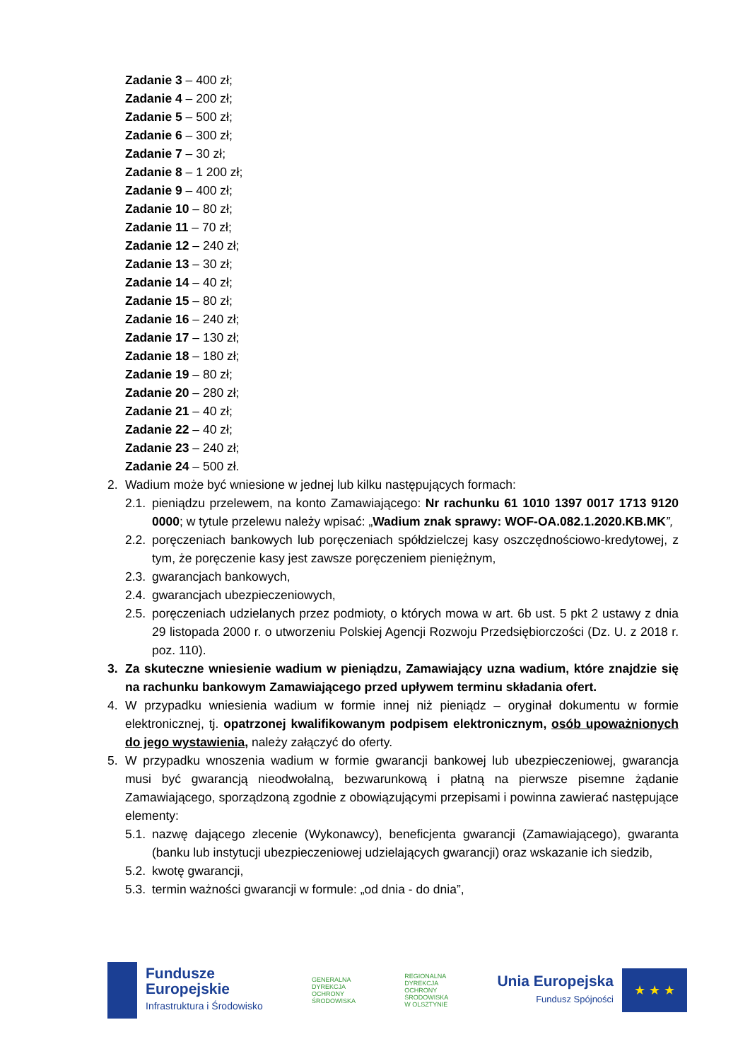Zadanie 3 – 400 zł;
Zadanie 4 – 200 zł;
Zadanie 5 – 500 zł;
Zadanie 6 – 300 zł;
Zadanie 7 – 30 zł;
Zadanie 8 – 1 200 zł;
Zadanie 9 – 400 zł;
Zadanie 10 – 80 zł;
Zadanie 11 – 70 zł;
Zadanie 12 – 240 zł;
Zadanie 13 – 30 zł;
Zadanie 14 – 40 zł;
Zadanie 15 – 80 zł;
Zadanie 16 – 240 zł;
Zadanie 17 – 130 zł;
Zadanie 18 – 180 zł;
Zadanie 19 – 80 zł;
Zadanie 20 – 280 zł;
Zadanie 21 – 40 zł;
Zadanie 22 – 40 zł;
Zadanie 23 – 240 zł;
Zadanie 24 – 500 zł.
2. Wadium może być wniesione w jednej lub kilku następujących formach:
2.1. pieniądzu przelewem, na konto Zamawiającego: Nr rachunku 61 1010 1397 0017 1713 9120 0000; w tytule przelewu należy wpisać: „Wadium znak sprawy: WOF-OA.082.1.2020.KB.MK”,
2.2. poręczeniach bankowych lub poręczeniach spółdzielczej kasy oszczędnościowo-kredytowej, z tym, że poręczenie kasy jest zawsze poręczeniem pieniężnym,
2.3. gwarancjach bankowych,
2.4. gwarancjach ubezpieczeniowych,
2.5. poręczeniach udzielanych przez podmioty, o których mowa w art. 6b ust. 5 pkt 2 ustawy z dnia 29 listopada 2000 r. o utworzeniu Polskiej Agencji Rozwoju Przedsiębiorczości (Dz. U. z 2018 r. poz. 110).
3. Za skuteczne wniesienie wadium w pieniądzu, Zamawiający uzna wadium, które znajdzie się na rachunku bankowym Zamawiającego przed upływem terminu składania ofert.
4. W przypadku wniesienia wadium w formie innej niż pieniądz – oryginał dokumentu w formie elektronicznej, tj. opatrzonej kwalifikowanym podpisem elektronicznym, osób upoważnionych do jego wystawienia, należy załączyć do oferty.
5. W przypadku wnoszenia wadium w formie gwarancji bankowej lub ubezpieczeniowej, gwarancja musi być gwarancją nieodwołalną, bezwarunkową i płatną na pierwsze pisemne żądanie Zamawiającego, sporządzoną zgodnie z obowiązującymi przepisami i powinna zawierać następujące elementy:
5.1. nazwę dającego zlecenie (Wykonawcy), beneficjenta gwarancji (Zamawiającego), gwaranta (banku lub instytucji ubezpieczeniowej udzielających gwarancji) oraz wskazanie ich siedzib,
5.2. kwotę gwarancji,
5.3. termin ważności gwarancji w formule: „od dnia - do dnia”,
Fundusze
Europejskie
Infrastruktura i Środowisko
GENERALNA
DYREKCJA
OCHRONY
ŚRODOWISKA
REGIONALNA
DYREKCJA
OCHRONY
ŚRODOWISKA
W OLSZTYNIE
Unia Europejska
Fundusz Spójności
★ ★ ★